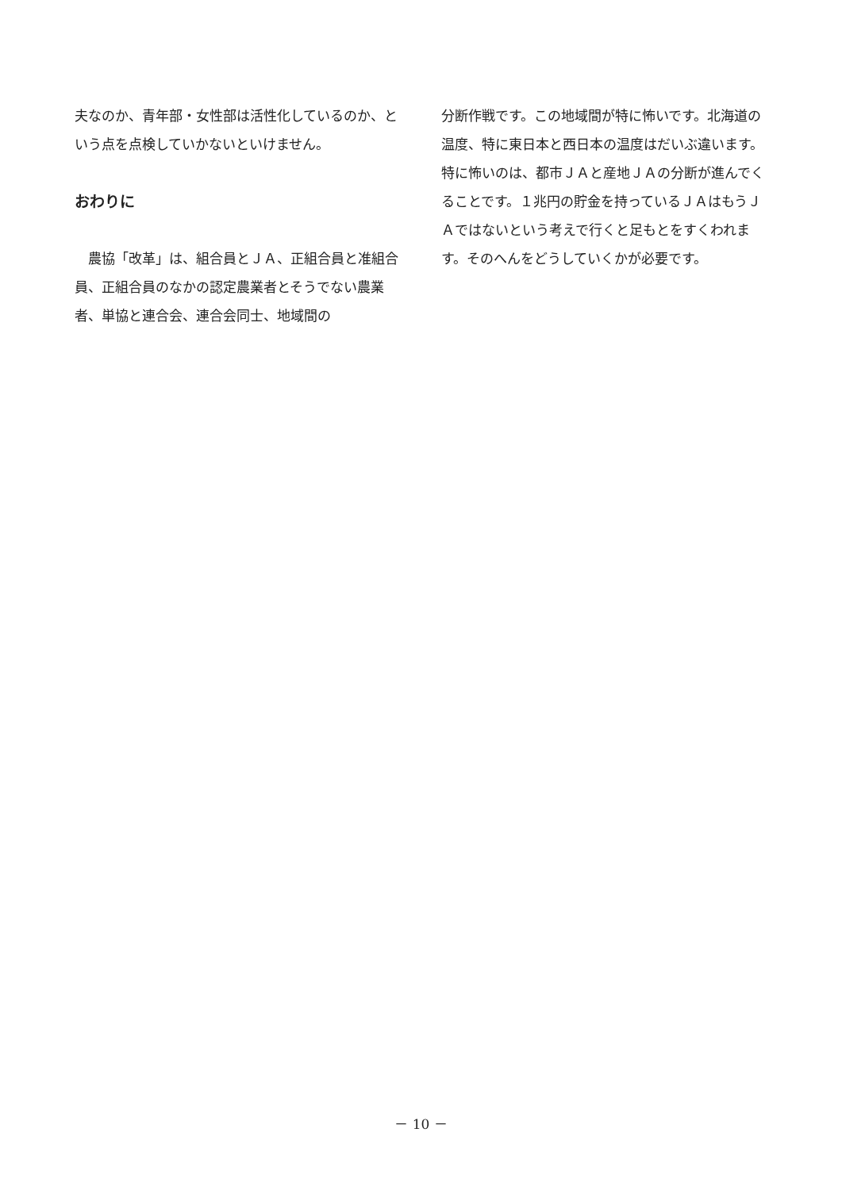夫なのか、青年部・女性部は活性化しているのか、という点を点検していかないといけません。
おわりに
　農協「改革」は、組合員とＪＡ、正組合員と准組合員、正組合員のなかの認定農業者とそうでない農業者、単協と連合会、連合会同士、地域間の
分断作戦です。この地域間が特に怖いです。北海道の温度、特に東日本と西日本の温度はだいぶ違います。特に怖いのは、都市ＪＡと産地ＪＡの分断が進んでくることです。１兆円の貯金を持っているＪＡはもうＪＡではないという考えで行くと足もとをすくわれます。そのへんをどうしていくかが必要です。
－ 10 －